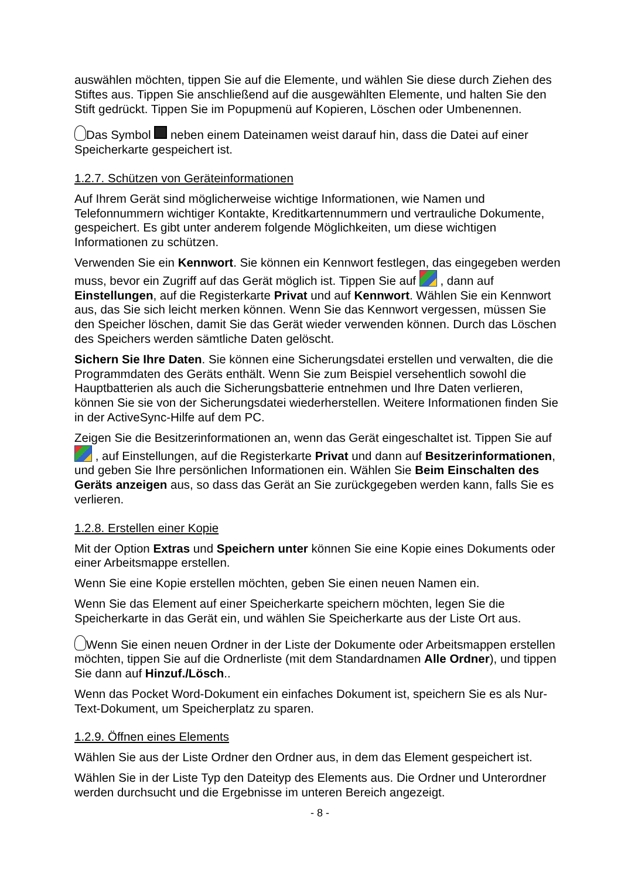auswählen möchten, tippen Sie auf die Elemente, und wählen Sie diese durch Ziehen des Stiftes aus. Tippen Sie anschließend auf die ausgewählten Elemente, und halten Sie den Stift gedrückt. Tippen Sie im Popupmenü auf Kopieren, Löschen oder Umbenennen.
Das Symbol neben einem Dateinamen weist darauf hin, dass die Datei auf einer Speicherkarte gespeichert ist.
1.2.7. Schützen von Geräteinformationen
Auf Ihrem Gerät sind möglicherweise wichtige Informationen, wie Namen und Telefonnummern wichtiger Kontakte, Kreditkartennummern und vertrauliche Dokumente, gespeichert. Es gibt unter anderem folgende Möglichkeiten, um diese wichtigen Informationen zu schützen.
Verwenden Sie ein Kennwort. Sie können ein Kennwort festlegen, das eingegeben werden muss, bevor ein Zugriff auf das Gerät möglich ist. Tippen Sie auf , dann auf Einstellungen, auf die Registerkarte Privat und auf Kennwort. Wählen Sie ein Kennwort aus, das Sie sich leicht merken können. Wenn Sie das Kennwort vergessen, müssen Sie den Speicher löschen, damit Sie das Gerät wieder verwenden können. Durch das Löschen des Speichers werden sämtliche Daten gelöscht.
Sichern Sie Ihre Daten. Sie können eine Sicherungsdatei erstellen und verwalten, die die Programmdaten des Geräts enthält. Wenn Sie zum Beispiel versehentlich sowohl die Hauptbatterien als auch die Sicherungsbatterie entnehmen und Ihre Daten verlieren, können Sie sie von der Sicherungsdatei wiederherstellen. Weitere Informationen finden Sie in der ActiveSync-Hilfe auf dem PC.
Zeigen Sie die Besitzerinformationen an, wenn das Gerät eingeschaltet ist. Tippen Sie auf , auf Einstellungen, auf die Registerkarte Privat und dann auf Besitzerinformationen, und geben Sie Ihre persönlichen Informationen ein. Wählen Sie Beim Einschalten des Geräts anzeigen aus, so dass das Gerät an Sie zurückgegeben werden kann, falls Sie es verlieren.
1.2.8. Erstellen einer Kopie
Mit der Option Extras und Speichern unter können Sie eine Kopie eines Dokuments oder einer Arbeitsmappe erstellen.
Wenn Sie eine Kopie erstellen möchten, geben Sie einen neuen Namen ein.
Wenn Sie das Element auf einer Speicherkarte speichern möchten, legen Sie die Speicherkarte in das Gerät ein, und wählen Sie Speicherkarte aus der Liste Ort aus.
Wenn Sie einen neuen Ordner in der Liste der Dokumente oder Arbeitsmappen erstellen möchten, tippen Sie auf die Ordnerliste (mit dem Standardnamen Alle Ordner), und tippen Sie dann auf Hinzuf./Lösch..
Wenn das Pocket Word-Dokument ein einfaches Dokument ist, speichern Sie es als Nur-Text-Dokument, um Speicherplatz zu sparen.
1.2.9. Öffnen eines Elements
Wählen Sie aus der Liste Ordner den Ordner aus, in dem das Element gespeichert ist.
Wählen Sie in der Liste Typ den Dateityp des Elements aus. Die Ordner und Unterordner werden durchsucht und die Ergebnisse im unteren Bereich angezeigt.
- 8 -